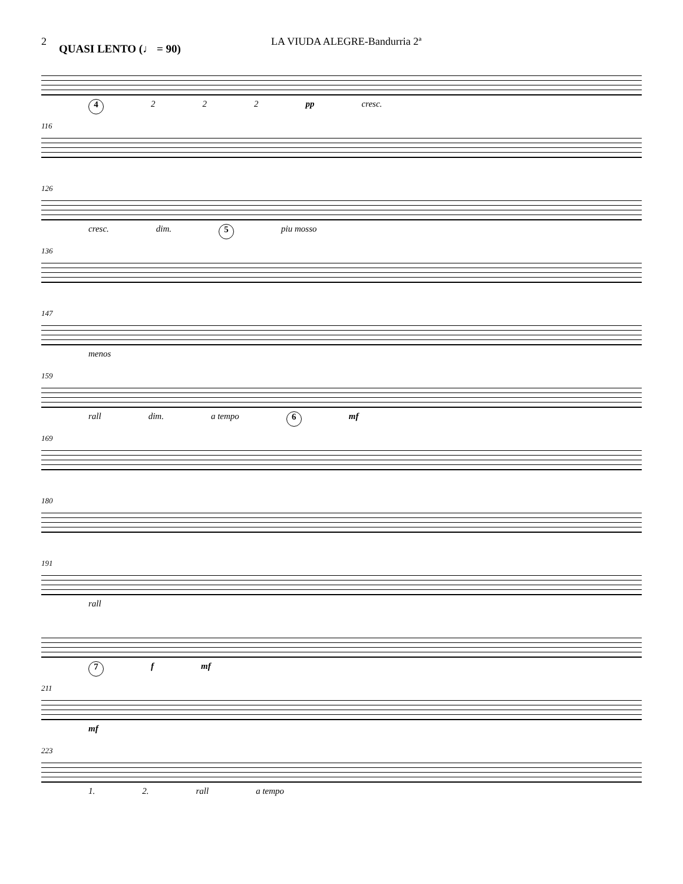2 QUASI LENTO (♩ = 90) LA VIUDA ALEGRE-Bandurria 2ª
4 2 2 2 pp cresc.
116
126
cresc. dim. 5 piu mosso
136
147
menos
159
rall dim. a tempo 6 mf
169
180
191
rall
7 f mf
211
mf
223
1. 2. rall a tempo